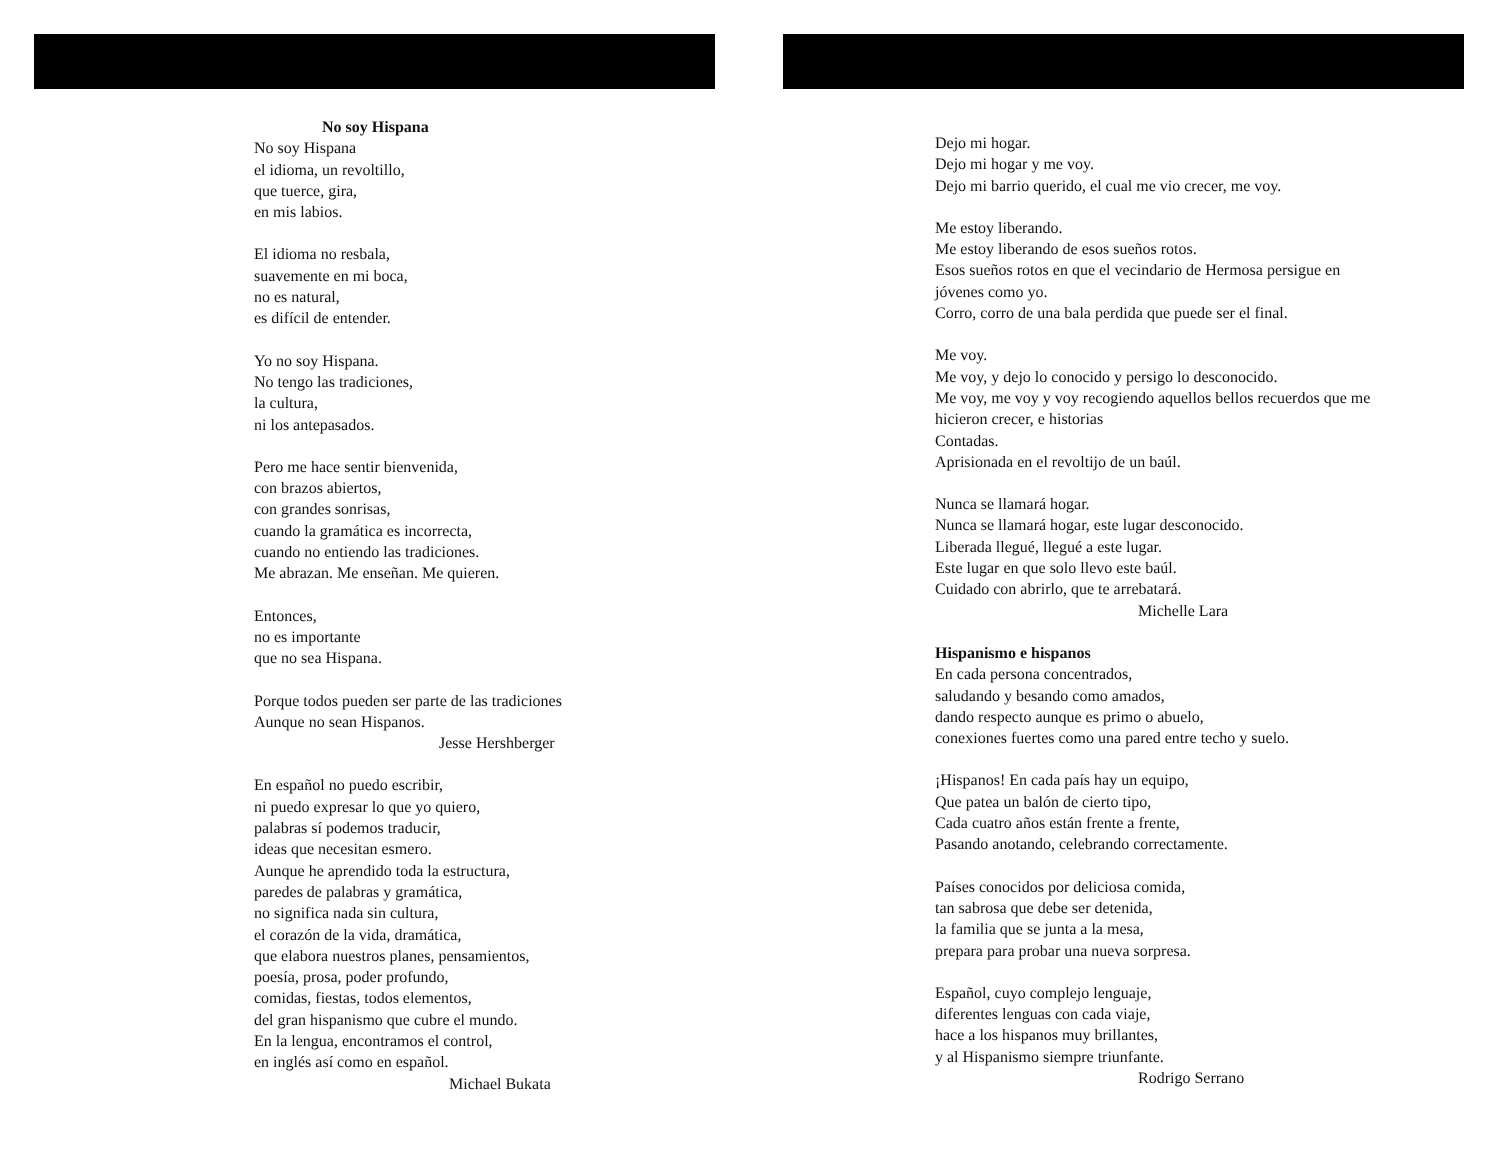No soy Hispana
No soy Hispana
el idioma, un revoltillo,
que tuerce, gira,
en mis labios.
El idioma no resbala,
suavemente en mi boca,
no es natural,
es difícil de entender.
Yo no soy Hispana.
No tengo las tradiciones,
la cultura,
ni los antepasados.
Pero me hace sentir bienvenida,
con brazos abiertos,
con grandes sonrisas,
cuando la gramática es incorrecta,
cuando no entiendo las tradiciones.
Me abrazan. Me enseñan. Me quieren.
Entonces,
no es importante
que no sea Hispana.
Porque todos pueden ser parte de las tradiciones
Aunque no sean Hispanos.
Jesse Hershberger
En español no puedo escribir,
ni puedo expresar lo que yo quiero,
palabras sí podemos traducir,
ideas que necesitan esmero.
Aunque he aprendido toda la estructura,
paredes de palabras y gramática,
no significa nada sin cultura,
el corazón de la vida, dramática,
que elabora nuestros planes, pensamientos,
poesía, prosa, poder profundo,
comidas, fiestas, todos elementos,
del gran hispanismo que cubre el mundo.
En la lengua, encontramos el control,
en inglés así como en español.
Michael Bukata
Dejo mi hogar.
Dejo mi hogar y me voy.
Dejo mi barrio querido, el cual me vio crecer, me voy.
Me estoy liberando.
Me estoy liberando de esos sueños rotos.
Esos sueños rotos en que el vecindario de Hermosa persigue en
jóvenes como yo.
Corro, corro de una bala perdida que puede ser el final.
Me voy.
Me voy, y dejo lo conocido y persigo lo desconocido.
Me voy, me voy y voy recogiendo aquellos bellos recuerdos que me
hicieron crecer, e historias
Contadas.
Aprisionada en el revoltijo de un baúl.
Nunca se llamará hogar.
Nunca se llamará hogar, este lugar desconocido.
Liberada llegué, llegué a este lugar.
Este lugar en que solo llevo este baúl.
Cuidado con abrirlo, que te arrebatará.
Michelle Lara
Hispanismo e hispanos
En cada persona concentrados,
saludando y besando como amados,
dando respecto aunque es primo o abuelo,
conexiones fuertes como una pared entre techo y suelo.
¡Hispanos! En cada país hay un equipo,
Que patea un balón de cierto tipo,
Cada cuatro años están frente a frente,
Pasando anotando, celebrando correctamente.
Países conocidos por deliciosa comida,
tan sabrosa que debe ser detenida,
la familia que se junta a la mesa,
prepara para probar una nueva sorpresa.
Español, cuyo complejo lenguaje,
diferentes lenguas con cada viaje,
hace a los hispanos muy brillantes,
y al Hispanismo siempre triunfante.
Rodrigo Serrano